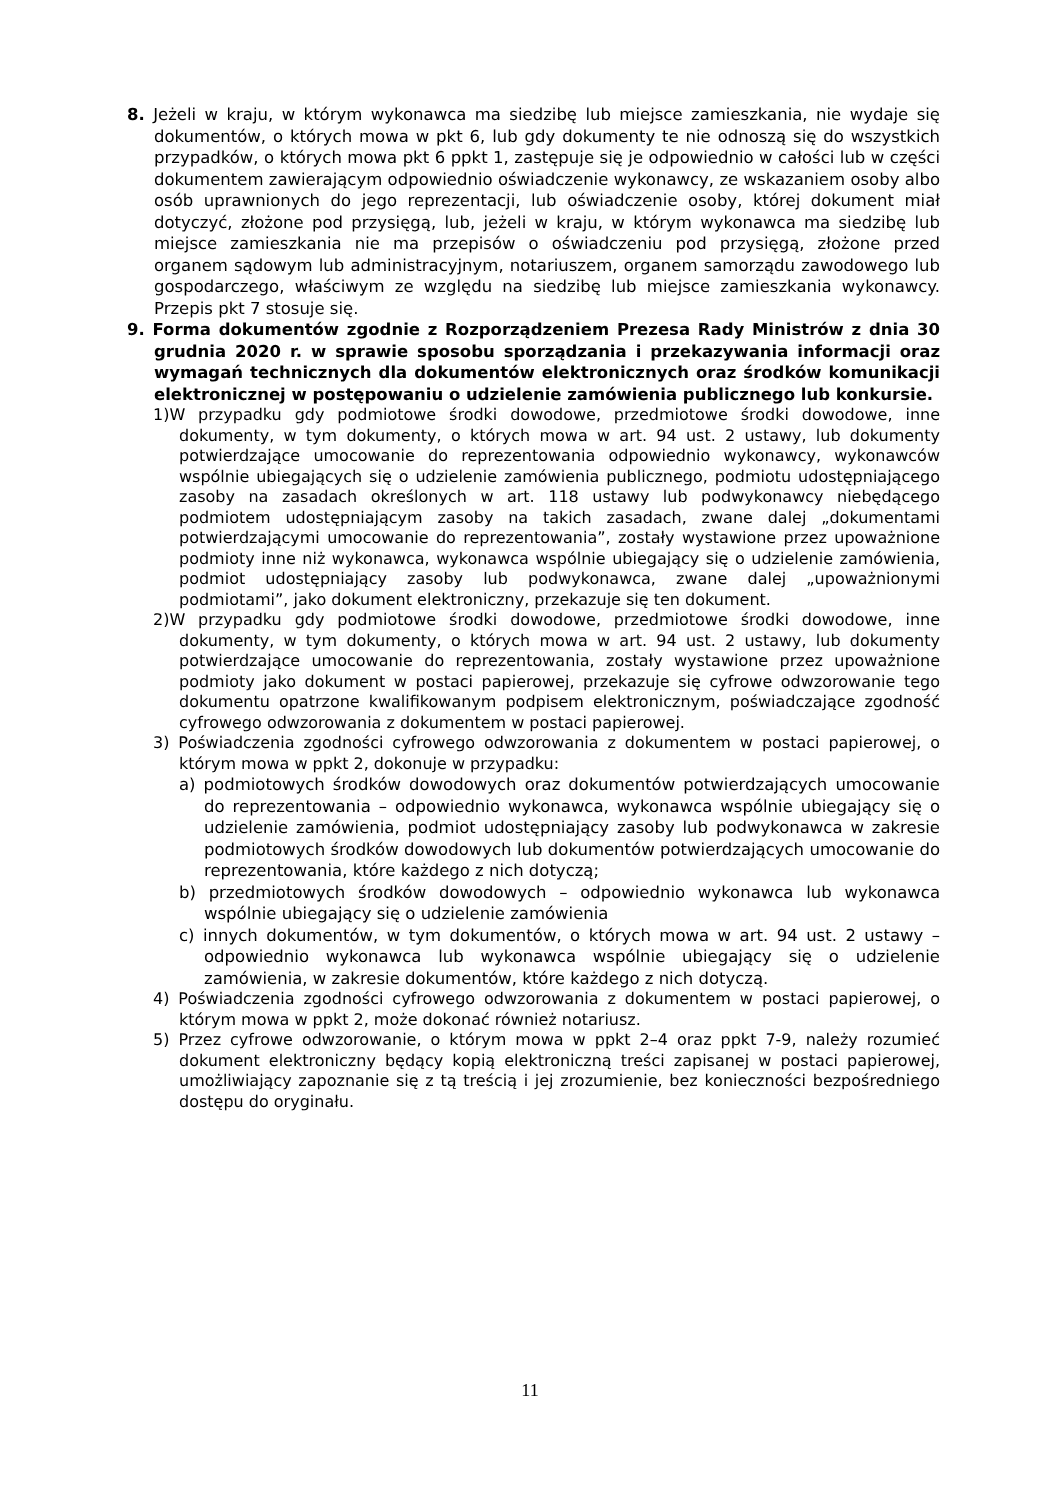8. Jeżeli w kraju, w którym wykonawca ma siedzibę lub miejsce zamieszkania, nie wydaje się dokumentów, o których mowa w pkt 6, lub gdy dokumenty te nie odnoszą się do wszystkich przypadków, o których mowa pkt 6 ppkt 1, zastępuje się je odpowiednio w całości lub w części dokumentem zawierającym odpowiednio oświadczenie wykonawcy, ze wskazaniem osoby albo osób uprawnionych do jego reprezentacji, lub oświadczenie osoby, której dokument miał dotyczyć, złożone pod przysięgą, lub, jeżeli w kraju, w którym wykonawca ma siedzibę lub miejsce zamieszkania nie ma przepisów o oświadczeniu pod przysięgą, złożone przed organem sądowym lub administracyjnym, notariuszem, organem samorządu zawodowego lub gospodarczego, właściwym ze względu na siedzibę lub miejsce zamieszkania wykonawcy. Przepis pkt 7 stosuje się.
9. Forma dokumentów zgodnie z Rozporządzeniem Prezesa Rady Ministrów z dnia 30 grudnia 2020 r. w sprawie sposobu sporządzania i przekazywania informacji oraz wymagań technicznych dla dokumentów elektronicznych oraz środków komunikacji elektronicznej w postępowaniu o udzielenie zamówienia publicznego lub konkursie.
1)W przypadku gdy podmiotowe środki dowodowe, przedmiotowe środki dowodowe, inne dokumenty, w tym dokumenty, o których mowa w art. 94 ust. 2 ustawy, lub dokumenty potwierdzające umocowanie do reprezentowania odpowiednio wykonawcy, wykonawców wspólnie ubiegających się o udzielenie zamówienia publicznego, podmiotu udostępniającego zasoby na zasadach określonych w art. 118 ustawy lub podwykonawcy niebędącego podmiotem udostępniającym zasoby na takich zasadach, zwane dalej „dokumentami potwierdzającymi umocowanie do reprezentowania”, zostały wystawione przez upoważnione podmioty inne niż wykonawca, wykonawca wspólnie ubiegający się o udzielenie zamówienia, podmiot udostępniający zasoby lub podwykonawca, zwane dalej „upoważnionymi podmiotami”, jako dokument elektroniczny, przekazuje się ten dokument.
2)W przypadku gdy podmiotowe środki dowodowe, przedmiotowe środki dowodowe, inne dokumenty, w tym dokumenty, o których mowa w art. 94 ust. 2 ustawy, lub dokumenty potwierdzające umocowanie do reprezentowania, zostały wystawione przez upoważnione podmioty jako dokument w postaci papierowej, przekazuje się cyfrowe odwzorowanie tego dokumentu opatrzone kwalifikowanym podpisem elektronicznym, poświadczające zgodność cyfrowego odwzorowania z dokumentem w postaci papierowej.
3) Poświadczenia zgodności cyfrowego odwzorowania z dokumentem w postaci papierowej, o którym mowa w ppkt 2, dokonuje w przypadku:
a) podmiotowych środków dowodowych oraz dokumentów potwierdzających umocowanie do reprezentowania – odpowiednio wykonawca, wykonawca wspólnie ubiegający się o udzielenie zamówienia, podmiot udostępniający zasoby lub podwykonawca w zakresie podmiotowych środków dowodowych lub dokumentów potwierdzających umocowanie do reprezentowania, które każdego z nich dotyczą;
b) przedmiotowych środków dowodowych – odpowiednio wykonawca lub wykonawca wspólnie ubiegający się o udzielenie zamówienia
c) innych dokumentów, w tym dokumentów, o których mowa w art. 94 ust. 2 ustawy – odpowiednio wykonawca lub wykonawca wspólnie ubiegający się o udzielenie zamówienia, w zakresie dokumentów, które każdego z nich dotyczą.
4) Poświadczenia zgodności cyfrowego odwzorowania z dokumentem w postaci papierowej, o którym mowa w ppkt 2, może dokonać również notariusz.
5) Przez cyfrowe odwzorowanie, o którym mowa w ppkt 2–4 oraz ppkt 7-9, należy rozumieć dokument elektroniczny będący kopią elektroniczną treści zapisanej w postaci papierowej, umożliwiający zapoznanie się z tą treścią i jej zrozumienie, bez konieczności bezpośredniego dostępu do oryginału.
11